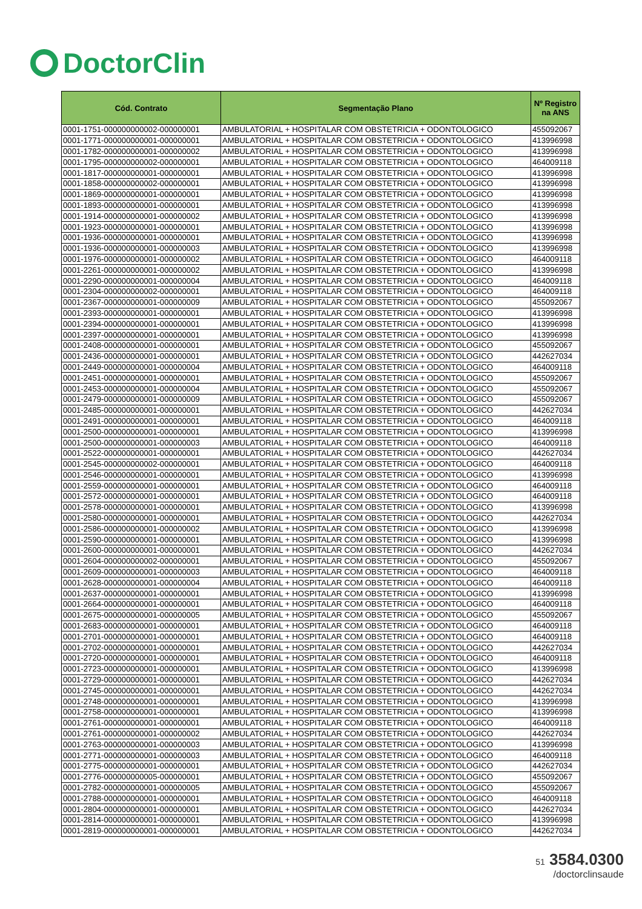DoctorClin
| Cód. Contrato | Segmentação Plano | Nº Registro na ANS |
| --- | --- | --- |
| 0001-1751-000000000002-000000001 | AMBULATORIAL + HOSPITALAR COM OBSTETRICIA + ODONTOLOGICO | 455092067 |
| 0001-1771-000000000001-000000001 | AMBULATORIAL + HOSPITALAR COM OBSTETRICIA + ODONTOLOGICO | 413996998 |
| 0001-1782-000000000001-000000002 | AMBULATORIAL + HOSPITALAR COM OBSTETRICIA + ODONTOLOGICO | 413996998 |
| 0001-1795-000000000002-000000001 | AMBULATORIAL + HOSPITALAR COM OBSTETRICIA + ODONTOLOGICO | 464009118 |
| 0001-1817-000000000001-000000001 | AMBULATORIAL + HOSPITALAR COM OBSTETRICIA + ODONTOLOGICO | 413996998 |
| 0001-1858-000000000002-000000001 | AMBULATORIAL + HOSPITALAR COM OBSTETRICIA + ODONTOLOGICO | 413996998 |
| 0001-1869-000000000001-000000001 | AMBULATORIAL + HOSPITALAR COM OBSTETRICIA + ODONTOLOGICO | 413996998 |
| 0001-1893-000000000001-000000001 | AMBULATORIAL + HOSPITALAR COM OBSTETRICIA + ODONTOLOGICO | 413996998 |
| 0001-1914-000000000001-000000002 | AMBULATORIAL + HOSPITALAR COM OBSTETRICIA + ODONTOLOGICO | 413996998 |
| 0001-1923-000000000001-000000001 | AMBULATORIAL + HOSPITALAR COM OBSTETRICIA + ODONTOLOGICO | 413996998 |
| 0001-1936-000000000001-000000001 | AMBULATORIAL + HOSPITALAR COM OBSTETRICIA + ODONTOLOGICO | 413996998 |
| 0001-1936-000000000001-000000003 | AMBULATORIAL + HOSPITALAR COM OBSTETRICIA + ODONTOLOGICO | 413996998 |
| 0001-1976-000000000001-000000002 | AMBULATORIAL + HOSPITALAR COM OBSTETRICIA + ODONTOLOGICO | 464009118 |
| 0001-2261-000000000001-000000002 | AMBULATORIAL + HOSPITALAR COM OBSTETRICIA + ODONTOLOGICO | 413996998 |
| 0001-2290-000000000001-000000004 | AMBULATORIAL + HOSPITALAR COM OBSTETRICIA + ODONTOLOGICO | 464009118 |
| 0001-2304-000000000002-000000001 | AMBULATORIAL + HOSPITALAR COM OBSTETRICIA + ODONTOLOGICO | 464009118 |
| 0001-2367-000000000001-000000009 | AMBULATORIAL + HOSPITALAR COM OBSTETRICIA + ODONTOLOGICO | 455092067 |
| 0001-2393-000000000001-000000001 | AMBULATORIAL + HOSPITALAR COM OBSTETRICIA + ODONTOLOGICO | 413996998 |
| 0001-2394-000000000001-000000001 | AMBULATORIAL + HOSPITALAR COM OBSTETRICIA + ODONTOLOGICO | 413996998 |
| 0001-2397-000000000001-000000001 | AMBULATORIAL + HOSPITALAR COM OBSTETRICIA + ODONTOLOGICO | 413996998 |
| 0001-2408-000000000001-000000001 | AMBULATORIAL + HOSPITALAR COM OBSTETRICIA + ODONTOLOGICO | 455092067 |
| 0001-2436-000000000001-000000001 | AMBULATORIAL + HOSPITALAR COM OBSTETRICIA + ODONTOLOGICO | 442627034 |
| 0001-2449-000000000001-000000004 | AMBULATORIAL + HOSPITALAR COM OBSTETRICIA + ODONTOLOGICO | 464009118 |
| 0001-2451-000000000001-000000001 | AMBULATORIAL + HOSPITALAR COM OBSTETRICIA + ODONTOLOGICO | 455092067 |
| 0001-2453-000000000001-000000004 | AMBULATORIAL + HOSPITALAR COM OBSTETRICIA + ODONTOLOGICO | 455092067 |
| 0001-2479-000000000001-000000009 | AMBULATORIAL + HOSPITALAR COM OBSTETRICIA + ODONTOLOGICO | 455092067 |
| 0001-2485-000000000001-000000001 | AMBULATORIAL + HOSPITALAR COM OBSTETRICIA + ODONTOLOGICO | 442627034 |
| 0001-2491-000000000001-000000001 | AMBULATORIAL + HOSPITALAR COM OBSTETRICIA + ODONTOLOGICO | 464009118 |
| 0001-2500-000000000001-000000001 | AMBULATORIAL + HOSPITALAR COM OBSTETRICIA + ODONTOLOGICO | 413996998 |
| 0001-2500-000000000001-000000003 | AMBULATORIAL + HOSPITALAR COM OBSTETRICIA + ODONTOLOGICO | 464009118 |
| 0001-2522-000000000001-000000001 | AMBULATORIAL + HOSPITALAR COM OBSTETRICIA + ODONTOLOGICO | 442627034 |
| 0001-2545-000000000002-000000001 | AMBULATORIAL + HOSPITALAR COM OBSTETRICIA + ODONTOLOGICO | 464009118 |
| 0001-2546-000000000001-000000001 | AMBULATORIAL + HOSPITALAR COM OBSTETRICIA + ODONTOLOGICO | 413996998 |
| 0001-2559-000000000001-000000001 | AMBULATORIAL + HOSPITALAR COM OBSTETRICIA + ODONTOLOGICO | 464009118 |
| 0001-2572-000000000001-000000001 | AMBULATORIAL + HOSPITALAR COM OBSTETRICIA + ODONTOLOGICO | 464009118 |
| 0001-2578-000000000001-000000001 | AMBULATORIAL + HOSPITALAR COM OBSTETRICIA + ODONTOLOGICO | 413996998 |
| 0001-2580-000000000001-000000001 | AMBULATORIAL + HOSPITALAR COM OBSTETRICIA + ODONTOLOGICO | 442627034 |
| 0001-2586-000000000001-000000002 | AMBULATORIAL + HOSPITALAR COM OBSTETRICIA + ODONTOLOGICO | 413996998 |
| 0001-2590-000000000001-000000001 | AMBULATORIAL + HOSPITALAR COM OBSTETRICIA + ODONTOLOGICO | 413996998 |
| 0001-2600-000000000001-000000001 | AMBULATORIAL + HOSPITALAR COM OBSTETRICIA + ODONTOLOGICO | 442627034 |
| 0001-2604-000000000002-000000001 | AMBULATORIAL + HOSPITALAR COM OBSTETRICIA + ODONTOLOGICO | 455092067 |
| 0001-2609-000000000001-000000003 | AMBULATORIAL + HOSPITALAR COM OBSTETRICIA + ODONTOLOGICO | 464009118 |
| 0001-2628-000000000001-000000004 | AMBULATORIAL + HOSPITALAR COM OBSTETRICIA + ODONTOLOGICO | 464009118 |
| 0001-2637-000000000001-000000001 | AMBULATORIAL + HOSPITALAR COM OBSTETRICIA + ODONTOLOGICO | 413996998 |
| 0001-2664-000000000001-000000001 | AMBULATORIAL + HOSPITALAR COM OBSTETRICIA + ODONTOLOGICO | 464009118 |
| 0001-2675-000000000001-000000005 | AMBULATORIAL + HOSPITALAR COM OBSTETRICIA + ODONTOLOGICO | 455092067 |
| 0001-2683-000000000001-000000001 | AMBULATORIAL + HOSPITALAR COM OBSTETRICIA + ODONTOLOGICO | 464009118 |
| 0001-2701-000000000001-000000001 | AMBULATORIAL + HOSPITALAR COM OBSTETRICIA + ODONTOLOGICO | 464009118 |
| 0001-2702-000000000001-000000001 | AMBULATORIAL + HOSPITALAR COM OBSTETRICIA + ODONTOLOGICO | 442627034 |
| 0001-2720-000000000001-000000001 | AMBULATORIAL + HOSPITALAR COM OBSTETRICIA + ODONTOLOGICO | 464009118 |
| 0001-2723-000000000001-000000001 | AMBULATORIAL + HOSPITALAR COM OBSTETRICIA + ODONTOLOGICO | 413996998 |
| 0001-2729-000000000001-000000001 | AMBULATORIAL + HOSPITALAR COM OBSTETRICIA + ODONTOLOGICO | 442627034 |
| 0001-2745-000000000001-000000001 | AMBULATORIAL + HOSPITALAR COM OBSTETRICIA + ODONTOLOGICO | 442627034 |
| 0001-2748-000000000001-000000001 | AMBULATORIAL + HOSPITALAR COM OBSTETRICIA + ODONTOLOGICO | 413996998 |
| 0001-2758-000000000001-000000001 | AMBULATORIAL + HOSPITALAR COM OBSTETRICIA + ODONTOLOGICO | 413996998 |
| 0001-2761-000000000001-000000001 | AMBULATORIAL + HOSPITALAR COM OBSTETRICIA + ODONTOLOGICO | 464009118 |
| 0001-2761-000000000001-000000002 | AMBULATORIAL + HOSPITALAR COM OBSTETRICIA + ODONTOLOGICO | 442627034 |
| 0001-2763-000000000001-000000003 | AMBULATORIAL + HOSPITALAR COM OBSTETRICIA + ODONTOLOGICO | 413996998 |
| 0001-2771-000000000001-000000003 | AMBULATORIAL + HOSPITALAR COM OBSTETRICIA + ODONTOLOGICO | 464009118 |
| 0001-2775-000000000001-000000001 | AMBULATORIAL + HOSPITALAR COM OBSTETRICIA + ODONTOLOGICO | 442627034 |
| 0001-2776-000000000005-000000001 | AMBULATORIAL + HOSPITALAR COM OBSTETRICIA + ODONTOLOGICO | 455092067 |
| 0001-2782-000000000001-000000005 | AMBULATORIAL + HOSPITALAR COM OBSTETRICIA + ODONTOLOGICO | 455092067 |
| 0001-2788-000000000001-000000001 | AMBULATORIAL + HOSPITALAR COM OBSTETRICIA + ODONTOLOGICO | 464009118 |
| 0001-2804-000000000001-000000001 | AMBULATORIAL + HOSPITALAR COM OBSTETRICIA + ODONTOLOGICO | 442627034 |
| 0001-2814-000000000001-000000001 | AMBULATORIAL + HOSPITALAR COM OBSTETRICIA + ODONTOLOGICO | 413996998 |
| 0001-2819-000000000001-000000001 | AMBULATORIAL + HOSPITALAR COM OBSTETRICIA + ODONTOLOGICO | 442627034 |
51 3584.0300
/doctorclinsaude